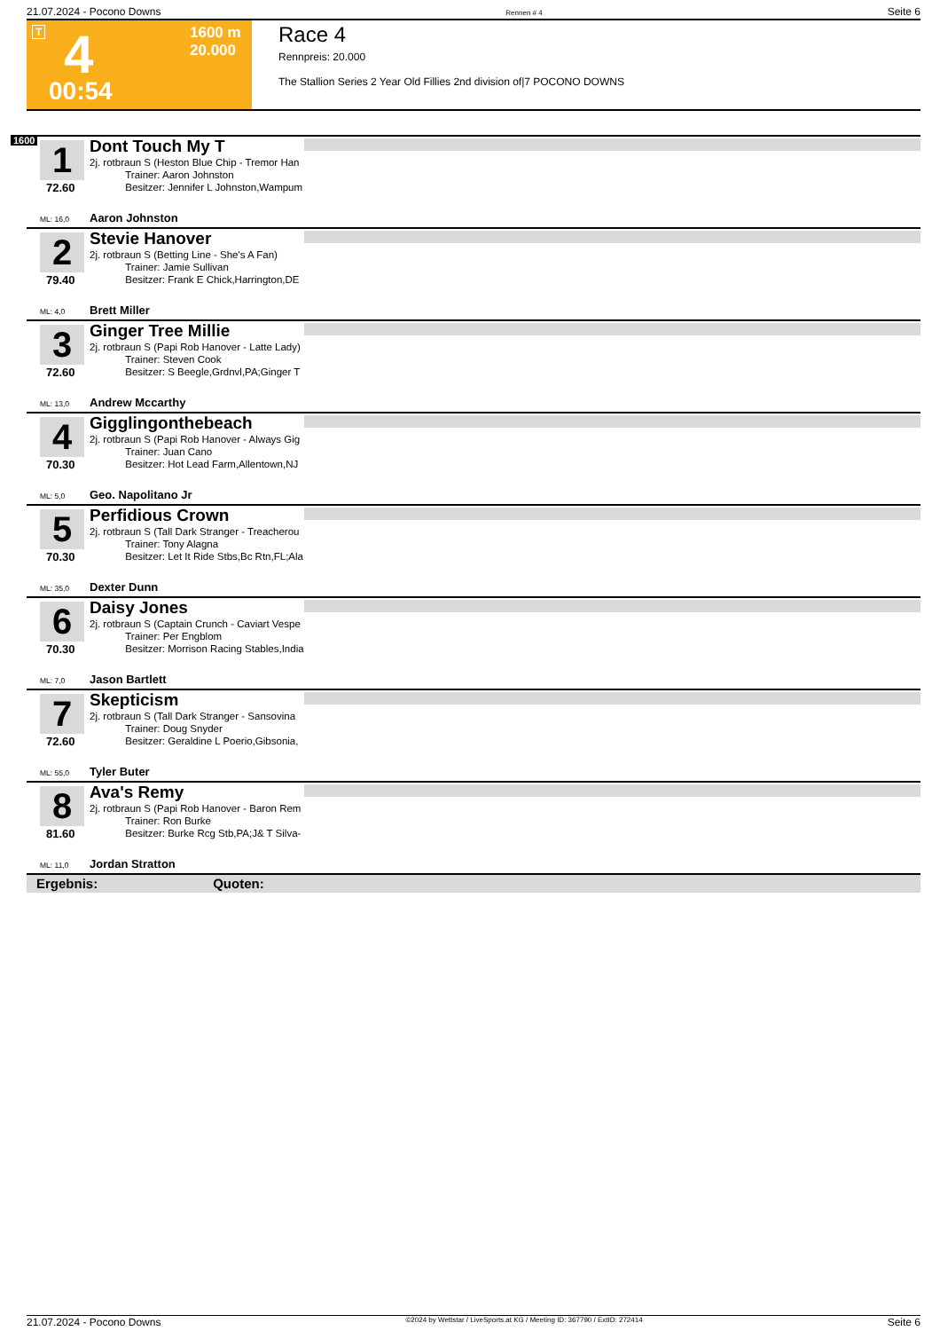21.07.2024 - Pocono Downs Rennen # 4 Seite 6
T 4 1600 m
20.000
00:54
Race 4
Rennpreis: 20.000
The Stallion Series 2 Year Old Fillies 2nd division of|7 POCONO DOWNS
1600
1
72.60
Dont Touch My T
2j. rotbraun S (Heston Blue Chip - Tremor Han
    Trainer: Aaron Johnston
    Besitzer: Jennifer L Johnston,Wampum
ML: 16,0 Aaron Johnston
2
79.40
Stevie Hanover
2j. rotbraun S (Betting Line - She's A Fan)
    Trainer: Jamie Sullivan
    Besitzer: Frank E Chick,Harrington,DE
ML: 4,0 Brett Miller
3
72.60
Ginger Tree Millie
2j. rotbraun S (Papi Rob Hanover - Latte Lady)
    Trainer: Steven Cook
    Besitzer: S Beegle,Grdnvl,PA;Ginger T
ML: 13,0 Andrew Mccarthy
4
70.30
Gigglingonthebeach
2j. rotbraun S (Papi Rob Hanover - Always Gig
    Trainer: Juan Cano
    Besitzer: Hot Lead Farm,Allentown,NJ
ML: 5,0 Geo. Napolitano Jr
5
70.30
Perfidious Crown
2j. rotbraun S (Tall Dark Stranger - Treacherou
    Trainer: Tony Alagna
    Besitzer: Let It Ride Stbs,Bc Rtn,FL;Ala
ML: 35,0 Dexter Dunn
6
70.30
Daisy Jones
2j. rotbraun S (Captain Crunch - Caviart Vespe
    Trainer: Per Engblom
    Besitzer: Morrison Racing Stables,India
ML: 7,0 Jason Bartlett
7
72.60
Skepticism
2j. rotbraun S (Tall Dark Stranger - Sansovina
    Trainer: Doug Snyder
    Besitzer: Geraldine L Poerio,Gibsonia,
ML: 55,0 Tyler Buter
8
81.60
Ava's Remy
2j. rotbraun S (Papi Rob Hanover - Baron Rem
    Trainer: Ron Burke
    Besitzer: Burke Rcg Stb,PA;J& T Silva-
ML: 11,0 Jordan Stratton
Ergebnis: Quoten:
21.07.2024 - Pocono Downs ©2024 by Wettstar / LiveSports.at KG / Meeting ID: 367790 / ExtID: 272414 Seite 6